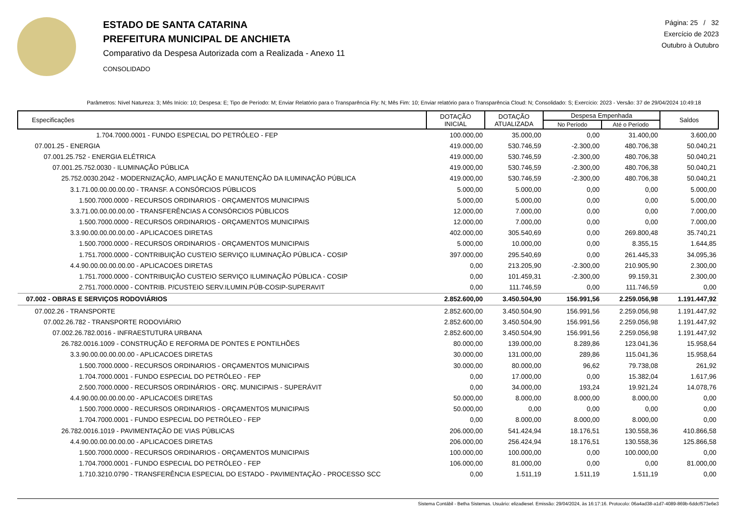ESTADO DE SANTA CATARINA
PREFEITURA MUNICIPAL DE ANCHIETA
Comparativo da Despesa Autorizada com a Realizada - Anexo 11
CONSOLIDADO
Página: 25 / 32
Exercício de 2023
Outubro à Outubro
Parâmetros: Nível Natureza: 3; Mês Início: 10; Despesa: E; Tipo de Período: M; Enviar Relatório para o Transparência Fly: N; Mês Fim: 10; Enviar relatório para o Transparência Cloud: N; Consolidado: S; Exercício: 2023 - Versão: 37 de 29/04/2024 10:49:18
| Especificações | DOTAÇÃO INICIAL | DOTAÇÃO ATUALIZADA | Despesa Empenhada | | Saldos |
| --- | --- | --- | --- | --- | --- |
| | | | No Período | Até o Período | |
| 1.704.7000.0001 - FUNDO ESPECIAL DO PETRÓLEO - FEP | 100.000,00 | 35.000,00 | 0,00 | 31.400,00 | 3.600,00 |
| 07.001.25 - ENERGIA | 419.000,00 | 530.746,59 | -2.300,00 | 480.706,38 | 50.040,21 |
| 07.001.25.752 - ENERGIA ELÉTRICA | 419.000,00 | 530.746,59 | -2.300,00 | 480.706,38 | 50.040,21 |
| 07.001.25.752.0030 - ILUMINAÇÃO PÚBLICA | 419.000,00 | 530.746,59 | -2.300,00 | 480.706,38 | 50.040,21 |
| 25.752.0030.2042 - MODERNIZAÇÃO, AMPLIAÇÃO E MANUTENÇÃO DA ILUMINAÇÃO PÚBLICA | 419.000,00 | 530.746,59 | -2.300,00 | 480.706,38 | 50.040,21 |
| 3.1.71.00.00.00.00.00 - TRANSF. A CONSÓRCIOS PÚBLICOS | 5.000,00 | 5.000,00 | 0,00 | 0,00 | 5.000,00 |
| 1.500.7000.0000 - RECURSOS ORDINARIOS - ORÇAMENTOS MUNICIPAIS | 5.000,00 | 5.000,00 | 0,00 | 0,00 | 5.000,00 |
| 3.3.71.00.00.00.00.00 - TRANSFERÊNCIAS A CONSÓRCIOS PÚBLICOS | 12.000,00 | 7.000,00 | 0,00 | 0,00 | 7.000,00 |
| 1.500.7000.0000 - RECURSOS ORDINARIOS - ORÇAMENTOS MUNICIPAIS | 12.000,00 | 7.000,00 | 0,00 | 0,00 | 7.000,00 |
| 3.3.90.00.00.00.00.00 - APLICACOES DIRETAS | 402.000,00 | 305.540,69 | 0,00 | 269.800,48 | 35.740,21 |
| 1.500.7000.0000 - RECURSOS ORDINARIOS - ORÇAMENTOS MUNICIPAIS | 5.000,00 | 10.000,00 | 0,00 | 8.355,15 | 1.644,85 |
| 1.751.7000.0000 - CONTRIBUIÇÃO CUSTEIO SERVIÇO ILUMINAÇÃO PÚBLICA - COSIP | 397.000,00 | 295.540,69 | 0,00 | 261.445,33 | 34.095,36 |
| 4.4.90.00.00.00.00.00 - APLICACOES DIRETAS | 0,00 | 213.205,90 | -2.300,00 | 210.905,90 | 2.300,00 |
| 1.751.7000.0000 - CONTRIBUIÇÃO CUSTEIO SERVIÇO ILUMINAÇÃO PÚBLICA - COSIP | 0,00 | 101.459,31 | -2.300,00 | 99.159,31 | 2.300,00 |
| 2.751.7000.0000 - CONTRIB. P/CUSTEIO SERV.ILUMIN.PÚB-COSIP-SUPERAVIT | 0,00 | 111.746,59 | 0,00 | 111.746,59 | 0,00 |
| 07.002 - OBRAS E SERVIÇOS RODOVIÁRIOS | 2.852.600,00 | 3.450.504,90 | 156.991,56 | 2.259.056,98 | 1.191.447,92 |
| 07.002.26 - TRANSPORTE | 2.852.600,00 | 3.450.504,90 | 156.991,56 | 2.259.056,98 | 1.191.447,92 |
| 07.002.26.782 - TRANSPORTE RODOVIÁRIO | 2.852.600,00 | 3.450.504,90 | 156.991,56 | 2.259.056,98 | 1.191.447,92 |
| 07.002.26.782.0016 - INFRAESTUTURA URBANA | 2.852.600,00 | 3.450.504,90 | 156.991,56 | 2.259.056,98 | 1.191.447,92 |
| 26.782.0016.1009 - CONSTRUÇÃO E REFORMA DE PONTES E PONTILHÕES | 80.000,00 | 139.000,00 | 8.289,86 | 123.041,36 | 15.958,64 |
| 3.3.90.00.00.00.00.00 - APLICACOES DIRETAS | 30.000,00 | 131.000,00 | 289,86 | 115.041,36 | 15.958,64 |
| 1.500.7000.0000 - RECURSOS ORDINARIOS - ORÇAMENTOS MUNICIPAIS | 30.000,00 | 80.000,00 | 96,62 | 79.738,08 | 261,92 |
| 1.704.7000.0001 - FUNDO ESPECIAL DO PETRÓLEO - FEP | 0,00 | 17.000,00 | 0,00 | 15.382,04 | 1.617,96 |
| 2.500.7000.0000 - RECURSOS ORDINÁRIOS - ORÇ. MUNICIPAIS - SUPERÁVIT | 0,00 | 34.000,00 | 193,24 | 19.921,24 | 14.078,76 |
| 4.4.90.00.00.00.00.00 - APLICACOES DIRETAS | 50.000,00 | 8.000,00 | 8.000,00 | 8.000,00 | 0,00 |
| 1.500.7000.0000 - RECURSOS ORDINARIOS - ORÇAMENTOS MUNICIPAIS | 50.000,00 | 0,00 | 0,00 | 0,00 | 0,00 |
| 1.704.7000.0001 - FUNDO ESPECIAL DO PETRÓLEO - FEP | 0,00 | 8.000,00 | 8.000,00 | 8.000,00 | 0,00 |
| 26.782.0016.1019 - PAVIMENTAÇÃO DE VIAS PÚBLICAS | 206.000,00 | 541.424,94 | 18.176,51 | 130.558,36 | 410.866,58 |
| 4.4.90.00.00.00.00.00 - APLICACOES DIRETAS | 206.000,00 | 256.424,94 | 18.176,51 | 130.558,36 | 125.866,58 |
| 1.500.7000.0000 - RECURSOS ORDINARIOS - ORÇAMENTOS MUNICIPAIS | 100.000,00 | 100.000,00 | 0,00 | 100.000,00 | 0,00 |
| 1.704.7000.0001 - FUNDO ESPECIAL DO PETRÓLEO - FEP | 106.000,00 | 81.000,00 | 0,00 | 0,00 | 81.000,00 |
| 1.710.3210.0790 - TRANSFERÊNCIA ESPECIAL DO ESTADO - PAVIMENTAÇÃO - PROCESSO SCC | 0,00 | 1.511,19 | 1.511,19 | 1.511,19 | 0,00 |
Sistema Contábil - Betha Sistemas. Usuário: elizadiesel. Emissão: 29/04/2024, às 16:17:16. Protocolo: 06a4ad38-a1d7-4089-869b-6ddcf573e6e3